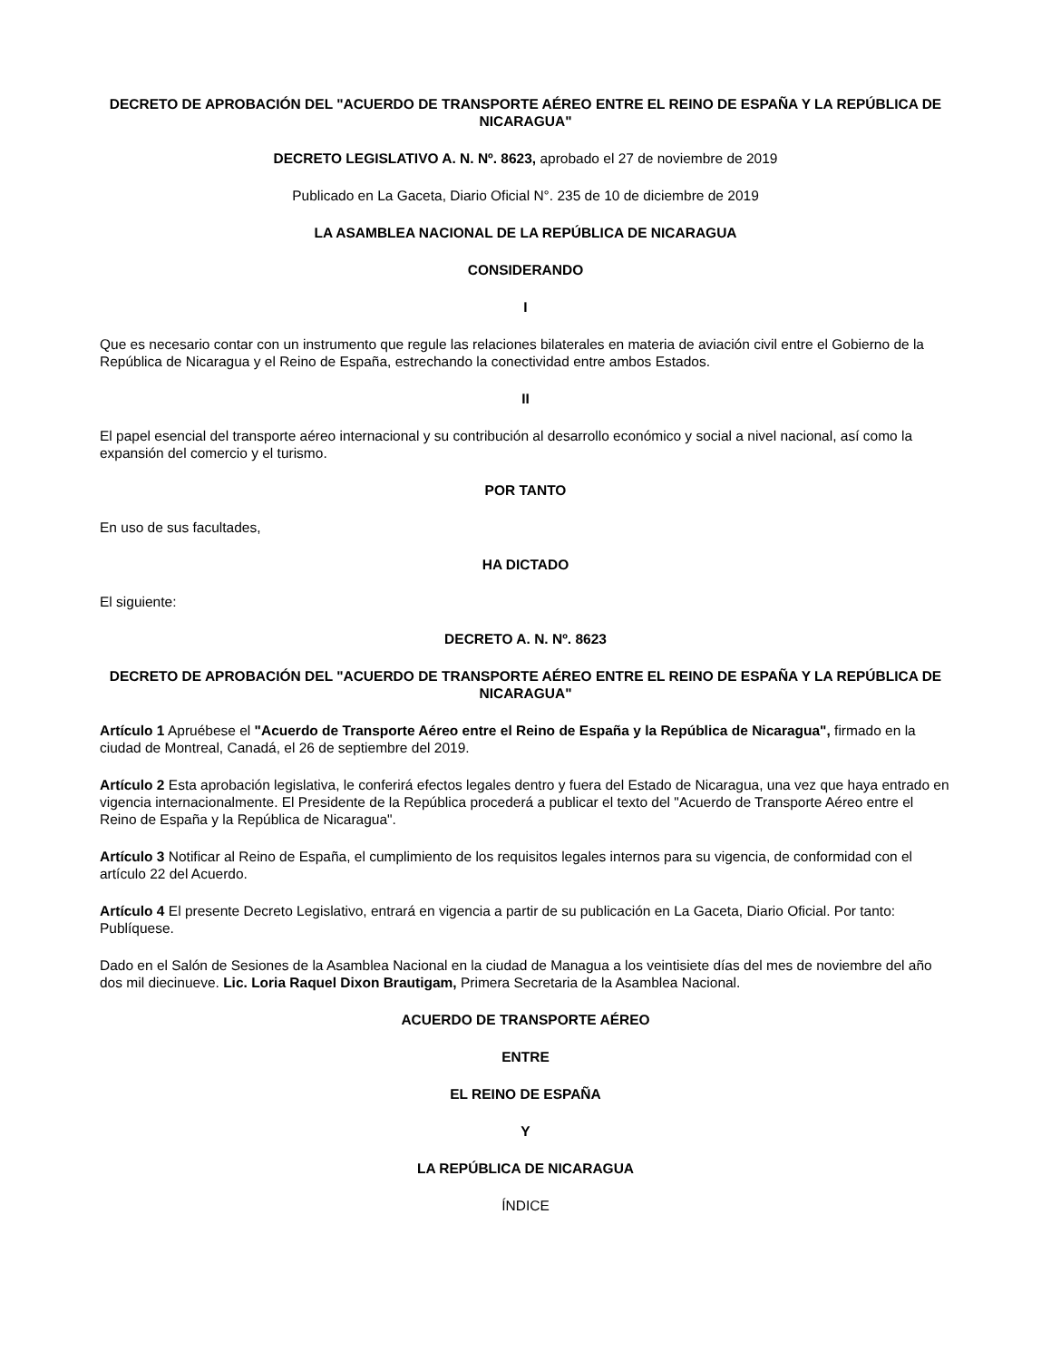DECRETO DE APROBACIÓN DEL "ACUERDO DE TRANSPORTE AÉREO ENTRE EL REINO DE ESPAÑA Y LA REPÚBLICA DE NICARAGUA"
DECRETO LEGISLATIVO A. N. Nº. 8623, aprobado el 27 de noviembre de 2019
Publicado en La Gaceta, Diario Oficial N°. 235 de 10 de diciembre de 2019
LA ASAMBLEA NACIONAL DE LA REPÚBLICA DE NICARAGUA
CONSIDERANDO
I
Que es necesario contar con un instrumento que regule las relaciones bilaterales en materia de aviación civil entre el Gobierno de la República de Nicaragua y el Reino de España, estrechando la conectividad entre ambos Estados.
II
El papel esencial del transporte aéreo internacional y su contribución al desarrollo económico y social a nivel nacional, así como la expansión del comercio y el turismo.
POR TANTO
En uso de sus facultades,
HA DICTADO
El siguiente:
DECRETO A. N. Nº. 8623
DECRETO DE APROBACIÓN DEL "ACUERDO DE TRANSPORTE AÉREO ENTRE EL REINO DE ESPAÑA Y LA REPÚBLICA DE NICARAGUA"
Artículo 1 Apruébese el "Acuerdo de Transporte Aéreo entre el Reino de España y la República de Nicaragua", firmado en la ciudad de Montreal, Canadá, el 26 de septiembre del 2019.
Artículo 2 Esta aprobación legislativa, le conferirá efectos legales dentro y fuera del Estado de Nicaragua, una vez que haya entrado en vigencia internacionalmente. El Presidente de la República procederá a publicar el texto del "Acuerdo de Transporte Aéreo entre el Reino de España y la República de Nicaragua".
Artículo 3 Notificar al Reino de España, el cumplimiento de los requisitos legales internos para su vigencia, de conformidad con el artículo 22 del Acuerdo.
Artículo 4 El presente Decreto Legislativo, entrará en vigencia a partir de su publicación en La Gaceta, Diario Oficial. Por tanto: Publíquese.
Dado en el Salón de Sesiones de la Asamblea Nacional en la ciudad de Managua a los veintisiete días del mes de noviembre del año dos mil diecinueve. Lic. Loria Raquel Dixon Brautigam, Primera Secretaria de la Asamblea Nacional.
ACUERDO DE TRANSPORTE AÉREO
ENTRE
EL REINO DE ESPAÑA
Y
LA REPÚBLICA DE NICARAGUA
ÍNDICE